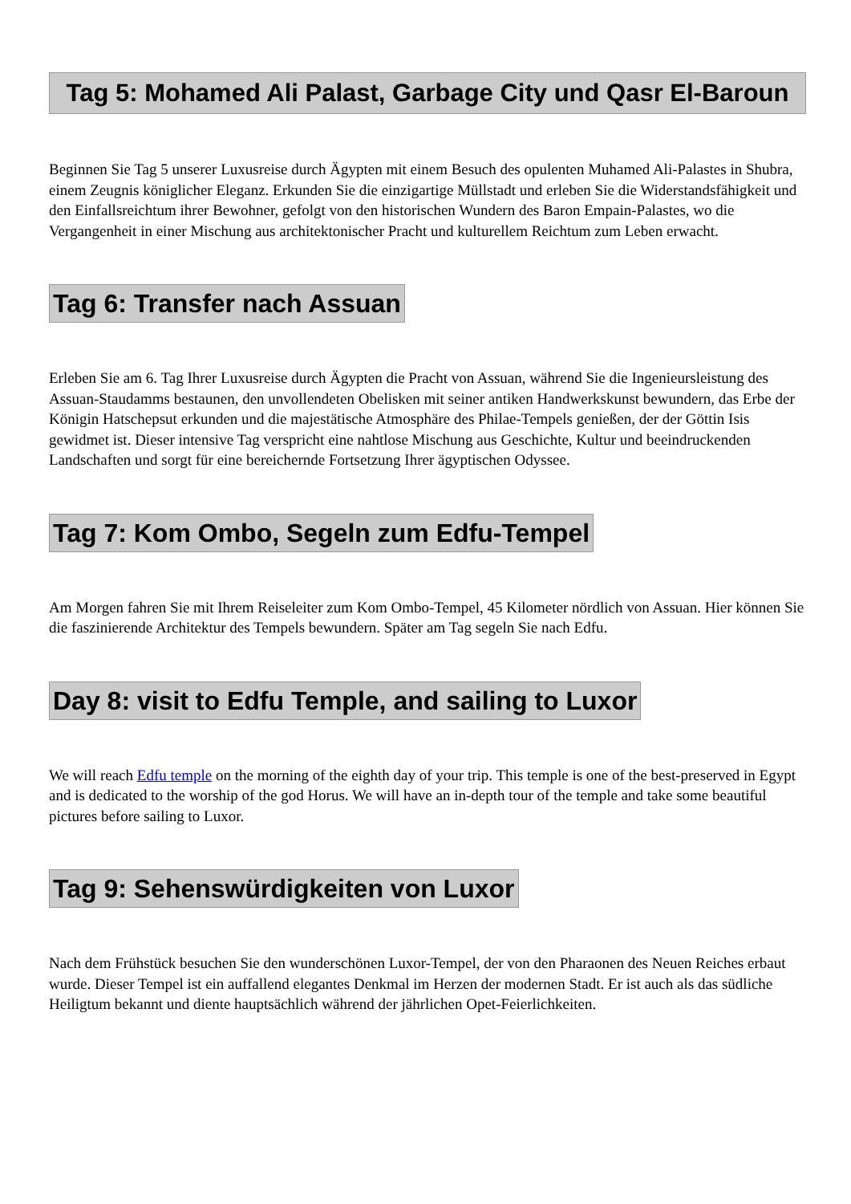Tag 5: Mohamed Ali Palast, Garbage City und Qasr El-Baroun
Beginnen Sie Tag 5 unserer Luxusreise durch Ägypten mit einem Besuch des opulenten Muhamed Ali-Palastes in Shubra, einem Zeugnis königlicher Eleganz. Erkunden Sie die einzigartige Müllstadt und erleben Sie die Widerstandsfähigkeit und den Einfallsreichtum ihrer Bewohner, gefolgt von den historischen Wundern des Baron Empain-Palastes, wo die Vergangenheit in einer Mischung aus architektonischer Pracht und kulturellem Reichtum zum Leben erwacht.
Tag 6: Transfer nach Assuan
Erleben Sie am 6. Tag Ihrer Luxusreise durch Ägypten die Pracht von Assuan, während Sie die Ingenieursleistung des Assuan-Staudamms bestaunen, den unvollendeten Obelisken mit seiner antiken Handwerkskunst bewundern, das Erbe der Königin Hatschepsut erkunden und die majestätische Atmosphäre des Philae-Tempels genießen, der der Göttin Isis gewidmet ist. Dieser intensive Tag verspricht eine nahtlose Mischung aus Geschichte, Kultur und beeindruckenden Landschaften und sorgt für eine bereichernde Fortsetzung Ihrer ägyptischen Odyssee.
Tag 7: Kom Ombo, Segeln zum Edfu-Tempel
Am Morgen fahren Sie mit Ihrem Reiseleiter zum Kom Ombo-Tempel, 45 Kilometer nördlich von Assuan. Hier können Sie die faszinierende Architektur des Tempels bewundern. Später am Tag segeln Sie nach Edfu.
Day 8: visit to Edfu Temple, and sailing to Luxor
We will reach Edfu temple on the morning of the eighth day of your trip. This temple is one of the best-preserved in Egypt and is dedicated to the worship of the god Horus. We will have an in-depth tour of the temple and take some beautiful pictures before sailing to Luxor.
Tag 9: Sehenswürdigkeiten von Luxor
Nach dem Frühstück besuchen Sie den wunderschönen Luxor-Tempel, der von den Pharaonen des Neuen Reiches erbaut wurde. Dieser Tempel ist ein auffallend elegantes Denkmal im Herzen der modernen Stadt. Er ist auch als das südliche Heiligtum bekannt und diente hauptsächlich während der jährlichen Opet-Feierlichkeiten.